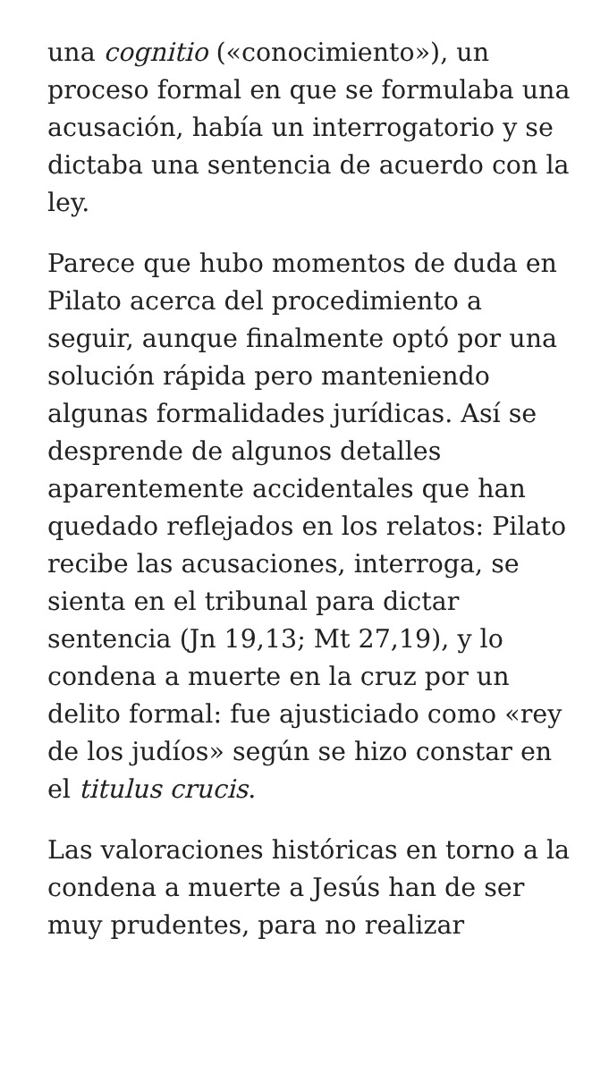una cognitio («conocimiento»), un proceso formal en que se formulaba una acusación, había un interrogatorio y se dictaba una sentencia de acuerdo con la ley.
Parece que hubo momentos de duda en Pilato acerca del procedimiento a seguir, aunque finalmente optó por una solución rápida pero manteniendo algunas formalidades jurídicas. Así se desprende de algunos detalles aparentemente accidentales que han quedado reflejados en los relatos: Pilato recibe las acusaciones, interroga, se sienta en el tribunal para dictar sentencia (Jn 19,13; Mt 27,19), y lo condena a muerte en la cruz por un delito formal: fue ajusticiado como «rey de los judíos» según se hizo constar en el titulus crucis.
Las valoraciones históricas en torno a la condena a muerte a Jesús han de ser muy prudentes, para no realizar